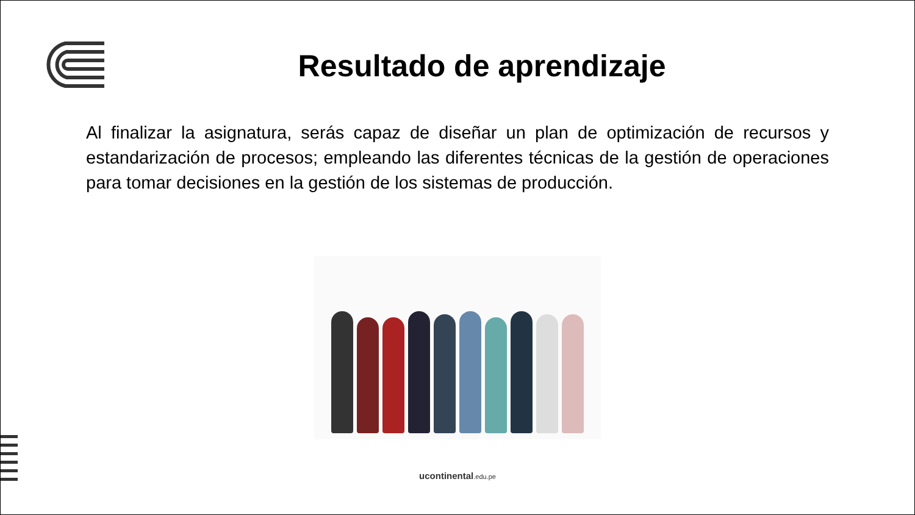Resultado de aprendizaje
Al finalizar la asignatura, serás capaz de diseñar un plan de optimización de recursos y estandarización de procesos; empleando las diferentes técnicas de la gestión de operaciones para tomar decisiones en la gestión de los sistemas de producción.
ucontinental.edu.pe